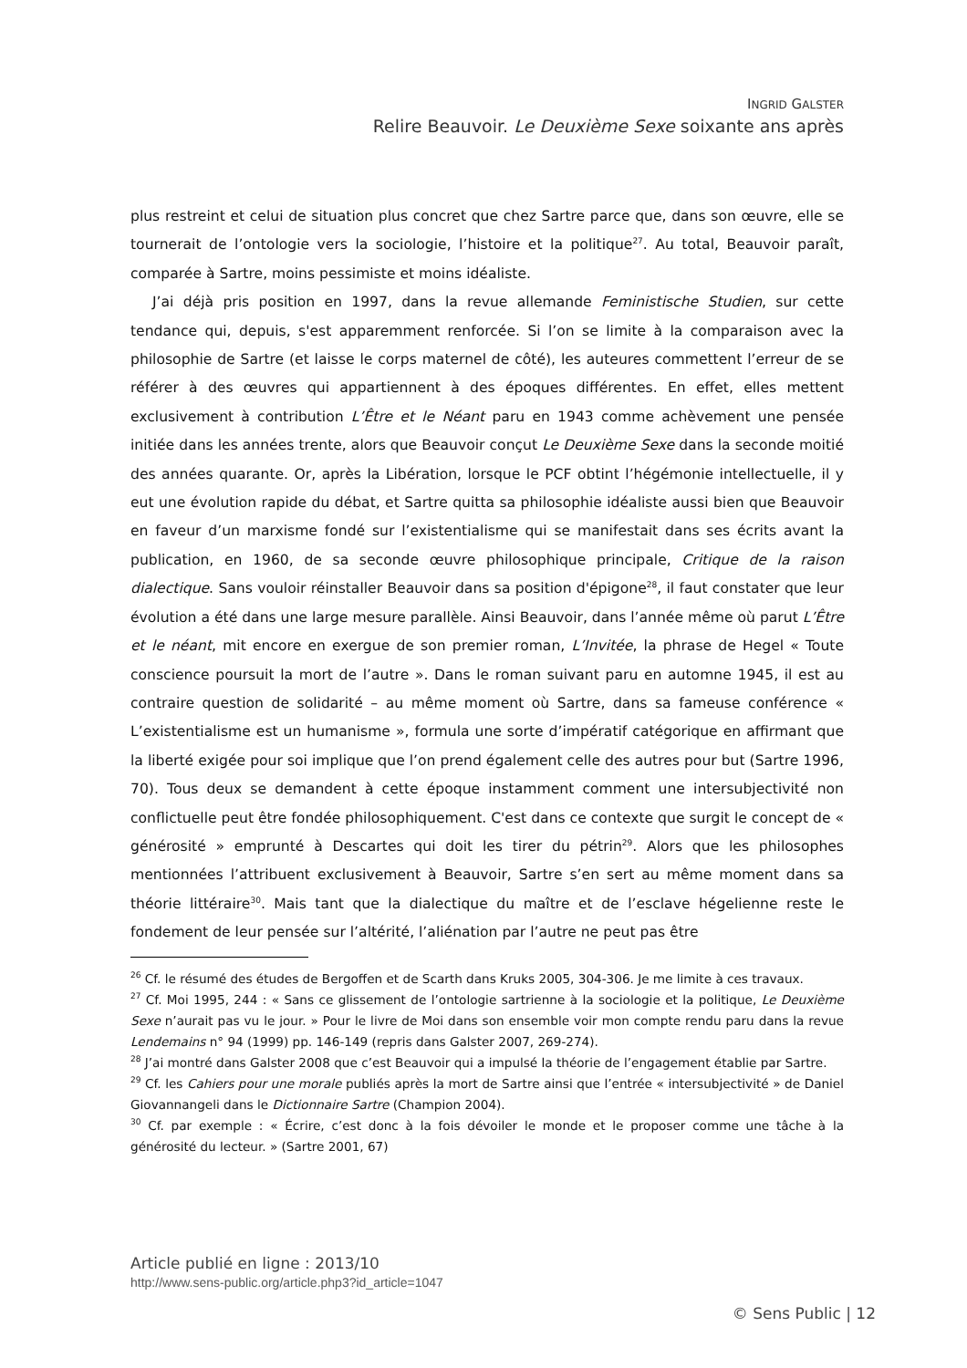INGRID GALSTER
Relire Beauvoir. Le Deuxième Sexe soixante ans après
plus restreint et celui de situation plus concret que chez Sartre parce que, dans son œuvre, elle se tournerait de l’ontologie vers la sociologie, l’histoire et la politique<sup>27</sup>. Au total, Beauvoir paraît, comparée à Sartre, moins pessimiste et moins idéaliste.
J’ai déjà pris position en 1997, dans la revue allemande Feministische Studien, sur cette tendance qui, depuis, s'est apparemment renforcée. Si l’on se limite à la comparaison avec la philosophie de Sartre (et laisse le corps maternel de côté), les auteures commettent l’erreur de se référer à des œuvres qui appartiennent à des époques différentes. En effet, elles mettent exclusivement à contribution L’Être et le Néant paru en 1943 comme achèvement une pensée initiée dans les années trente, alors que Beauvoir conçut Le Deuxième Sexe dans la seconde moitié des années quarante. Or, après la Libération, lorsque le PCF obtint l’hégémonie intellectuelle, il y eut une évolution rapide du débat, et Sartre quitta sa philosophie idéaliste aussi bien que Beauvoir en faveur d’un marxisme fondé sur l’existentialisme qui se manifestait dans ses écrits avant la publication, en 1960, de sa seconde œuvre philosophique principale, Critique de la raison dialectique. Sans vouloir réinstaller Beauvoir dans sa position d'épigone<sup>28</sup>, il faut constater que leur évolution a été dans une large mesure parallèle. Ainsi Beauvoir, dans l’année même où parut L’Être et le néant, mit encore en exergue de son premier roman, L’Invitée, la phrase de Hegel « Toute conscience poursuit la mort de l’autre ». Dans le roman suivant paru en automne 1945, il est au contraire question de solidarité – au même moment où Sartre, dans sa fameuse conférence « L’existentialisme est un humanisme », formula une sorte d’impératif catégorique en affirmant que la liberté exigée pour soi implique que l’on prend également celle des autres pour but (Sartre 1996, 70). Tous deux se demandent à cette époque instamment comment une intersubjectivité non conflictuelle peut être fondée philosophiquement. C'est dans ce contexte que surgit le concept de « générosité » emprunté à Descartes qui doit les tirer du pétrin<sup>29</sup>. Alors que les philosophes mentionnées l’attribuent exclusivement à Beauvoir, Sartre s’en sert au même moment dans sa théorie littéraire<sup>30</sup>. Mais tant que la dialectique du maître et de l’esclave hégelienne reste le fondement de leur pensée sur l’altérité, l’aliénation par l’autre ne peut pas être
<sup>26</sup> Cf. le résumé des études de Bergoffen et de Scarth dans Kruks 2005, 304-306. Je me limite à ces travaux.
<sup>27</sup> Cf. Moi 1995, 244 : « Sans ce glissement de l’ontologie sartrienne à la sociologie et la politique, Le Deuxième Sexe n’aurait pas vu le jour. » Pour le livre de Moi dans son ensemble voir mon compte rendu paru dans la revue Lendemains n° 94 (1999) pp. 146-149 (repris dans Galster 2007, 269-274).
<sup>28</sup> J’ai montré dans Galster 2008 que c’est Beauvoir qui a impulsé la théorie de l’engagement établie par Sartre.
<sup>29</sup> Cf. les Cahiers pour une morale publiés après la mort de Sartre ainsi que l’entrée « intersubjectivité » de Daniel Giovannangeli dans le Dictionnaire Sartre (Champion 2004).
<sup>30</sup> Cf. par exemple : « Écrire, c’est donc à la fois dévoiler le monde et le proposer comme une tâche à la générosité du lecteur. » (Sartre 2001, 67)
Article publié en ligne : 2013/10
http://www.sens-public.org/article.php3?id_article=1047
© Sens Public | 12